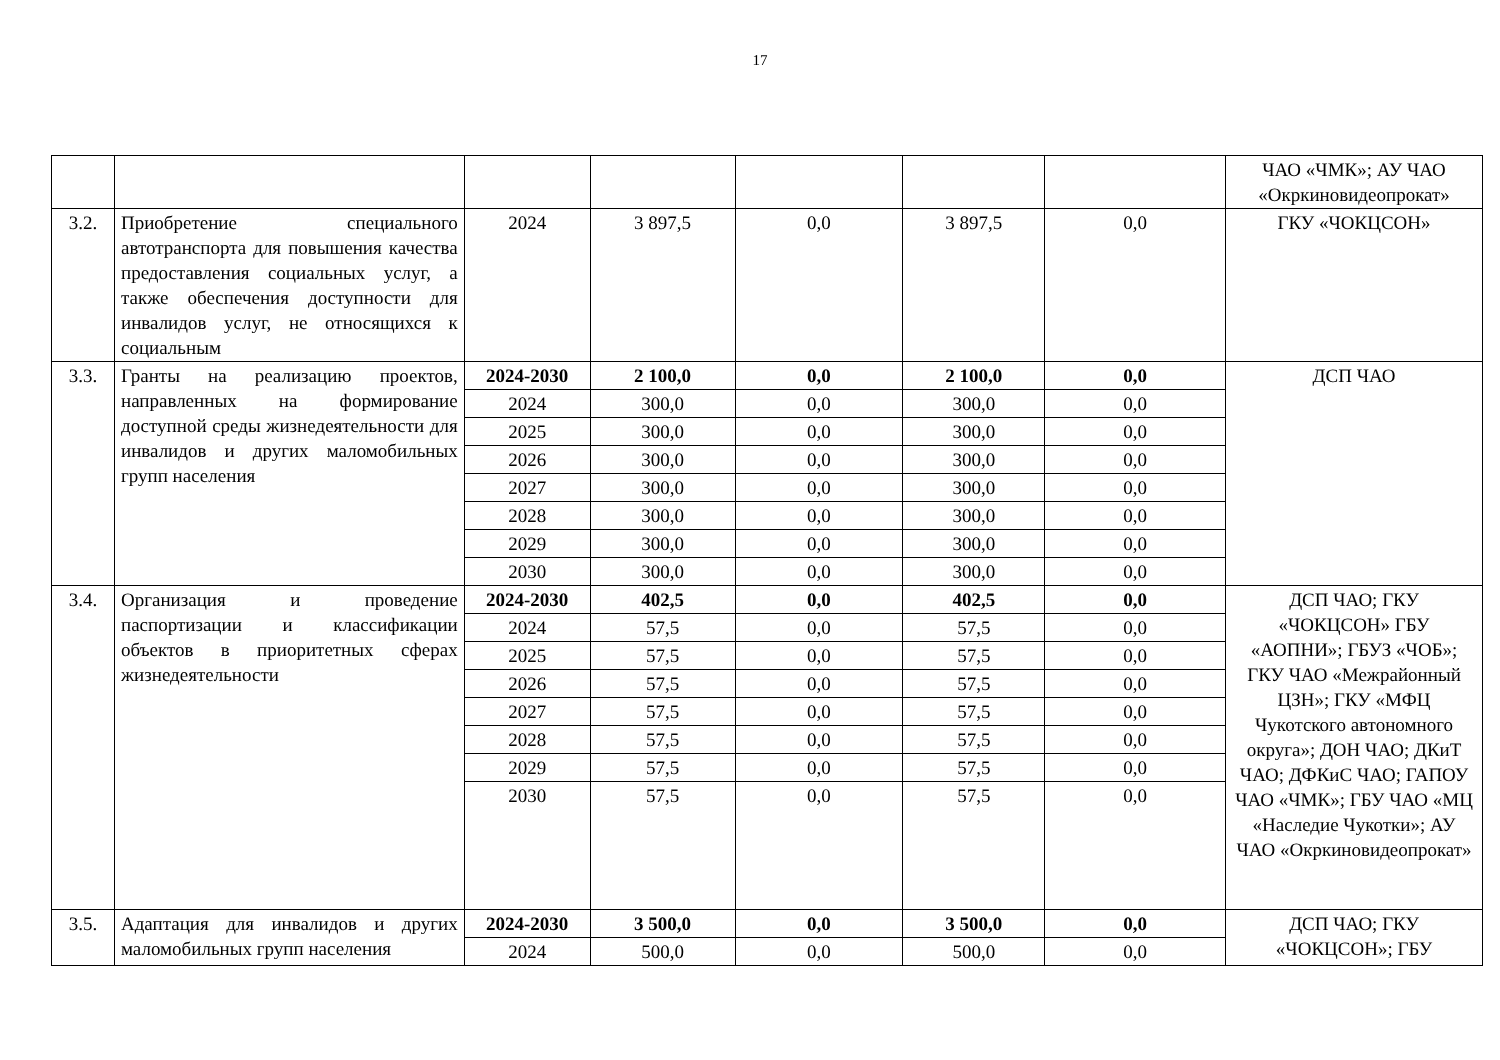17
| | | | | | | | ЧАО «ЧМК»; АУ ЧАО «Окркиновидеопрокат» |
| 3.2. | Приобретение специального автотранспорта для повышения качества предоставления социальных услуг, а также обеспечения доступности для инвалидов услуг, не относящихся к социальным | 2024 | 3 897,5 | 0,0 | 3 897,5 | 0,0 | ГКУ «ЧОКЦСОН» |
| 3.3. | Гранты на реализацию проектов, направленных на формирование доступной среды жизнедеятельности для инвалидов и других маломобильных групп населения | 2024-2030 | 2 100,0 | 0,0 | 2 100,0 | 0,0 | ДСП ЧАО |
| | | 2024 | 300,0 | 0,0 | 300,0 | 0,0 | |
| | | 2025 | 300,0 | 0,0 | 300,0 | 0,0 | |
| | | 2026 | 300,0 | 0,0 | 300,0 | 0,0 | |
| | | 2027 | 300,0 | 0,0 | 300,0 | 0,0 | |
| | | 2028 | 300,0 | 0,0 | 300,0 | 0,0 | |
| | | 2029 | 300,0 | 0,0 | 300,0 | 0,0 | |
| | | 2030 | 300,0 | 0,0 | 300,0 | 0,0 | |
| 3.4. | Организация и проведение паспортизации и классификации объектов в приоритетных сферах жизнедеятельности | 2024-2030 | 402,5 | 0,0 | 402,5 | 0,0 | ДСП ЧАО; ГКУ «ЧОКЦСОН» ГБУ «АОПНИ»; ГБУЗ «ЧОБ»; ГКУ ЧАО «Межрайонный ЦЗН»; ГКУ «МФЦ Чукотского автономного округа»; ДОН ЧАО; ДКиТ ЧАО; ДФКиС ЧАО; ГАПОУ ЧАО «ЧМК»; ГБУ ЧАО «МЦ «Наследие Чукотки»; АУ ЧАО «Окркиновидеопрокат» |
| | | 2024 | 57,5 | 0,0 | 57,5 | 0,0 | |
| | | 2025 | 57,5 | 0,0 | 57,5 | 0,0 | |
| | | 2026 | 57,5 | 0,0 | 57,5 | 0,0 | |
| | | 2027 | 57,5 | 0,0 | 57,5 | 0,0 | |
| | | 2028 | 57,5 | 0,0 | 57,5 | 0,0 | |
| | | 2029 | 57,5 | 0,0 | 57,5 | 0,0 | |
| | | 2030 | 57,5 | 0,0 | 57,5 | 0,0 | |
| 3.5. | Адаптация для инвалидов и других маломобильных групп населения | 2024-2030 | 3 500,0 | 0,0 | 3 500,0 | 0,0 | ДСП ЧАО; ГКУ «ЧОКЦСОН»; ГБУ |
| | | 2024 | 500,0 | 0,0 | 500,0 | 0,0 | |